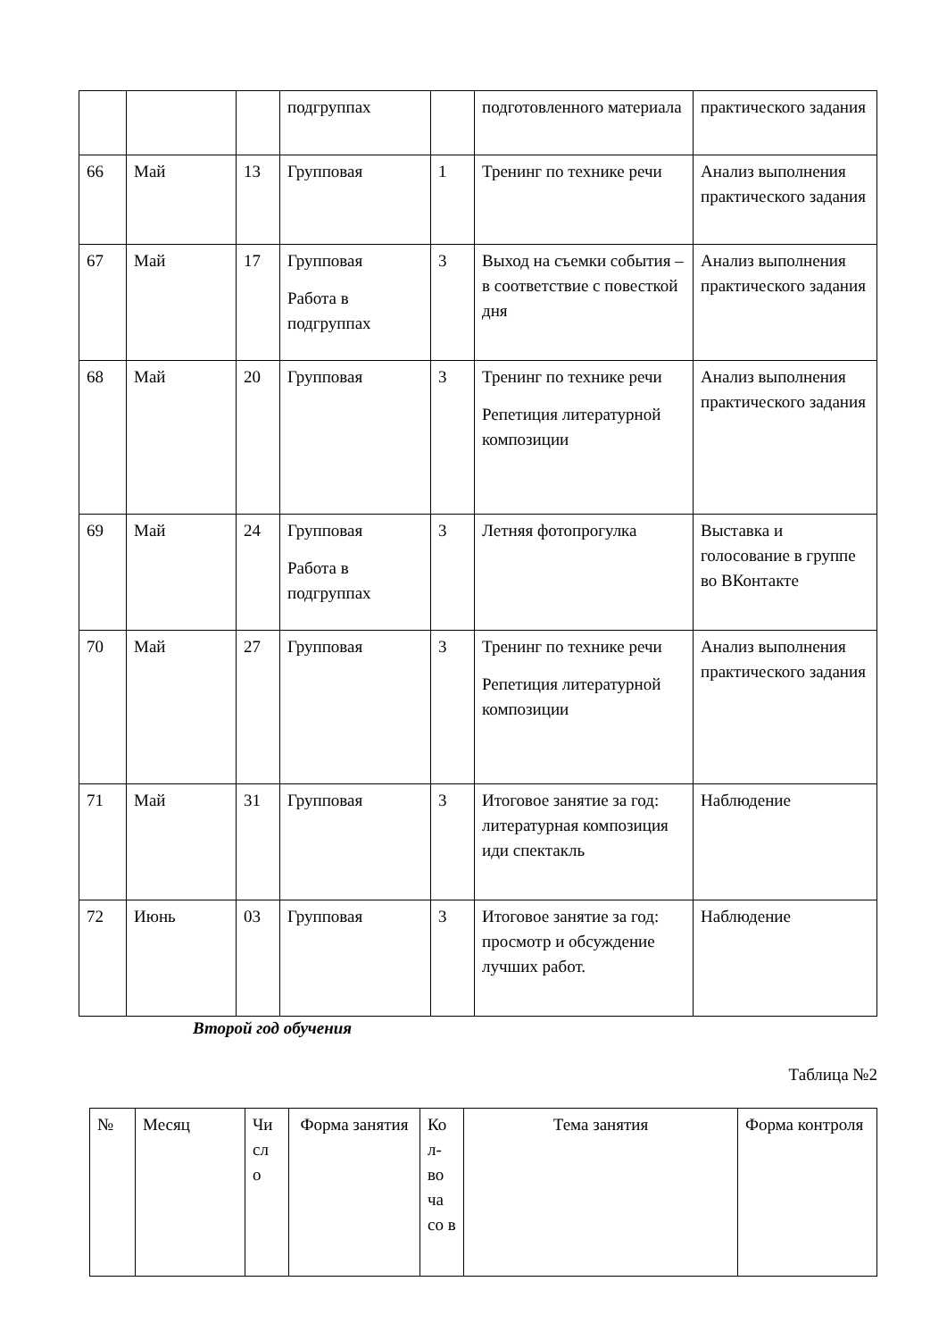| | | | подгруппах | | подготовленного материала | практического задания |
| 66 | Май | 13 | Групповая | 1 | Тренинг по технике речи | Анализ выполнения практического задания |
| 67 | Май | 17 | Групповая Работа в подгруппах | 3 | Выход на съемки события – в соответствие с повесткой дня | Анализ выполнения практического задания |
| 68 | Май | 20 | Групповая | 3 | Тренинг по технике речи Репетиция литературной композиции | Анализ выполнения практического задания |
| 69 | Май | 24 | Групповая Работа в подгруппах | 3 | Летняя фотопрогулка | Выставка и голосование в группе во ВКонтакте |
| 70 | Май | 27 | Групповая | 3 | Тренинг по технике речи Репетиция литературной композиции | Анализ выполнения практического задания |
| 71 | Май | 31 | Групповая | 3 | Итоговое занятие за год: литературная композиция иди спектакль | Наблюдение |
| 72 | Июнь | 03 | Групповая | 3 | Итоговое занятие за год: просмотр и обсуждение лучших работ. | Наблюдение |
Второй год обучения
Таблица №2
| № | Месяц | Чи сл о | Форма занятия | Ко л-во ча со в | Тема занятия | Форма контроля |
| --- | --- | --- | --- | --- | --- | --- |